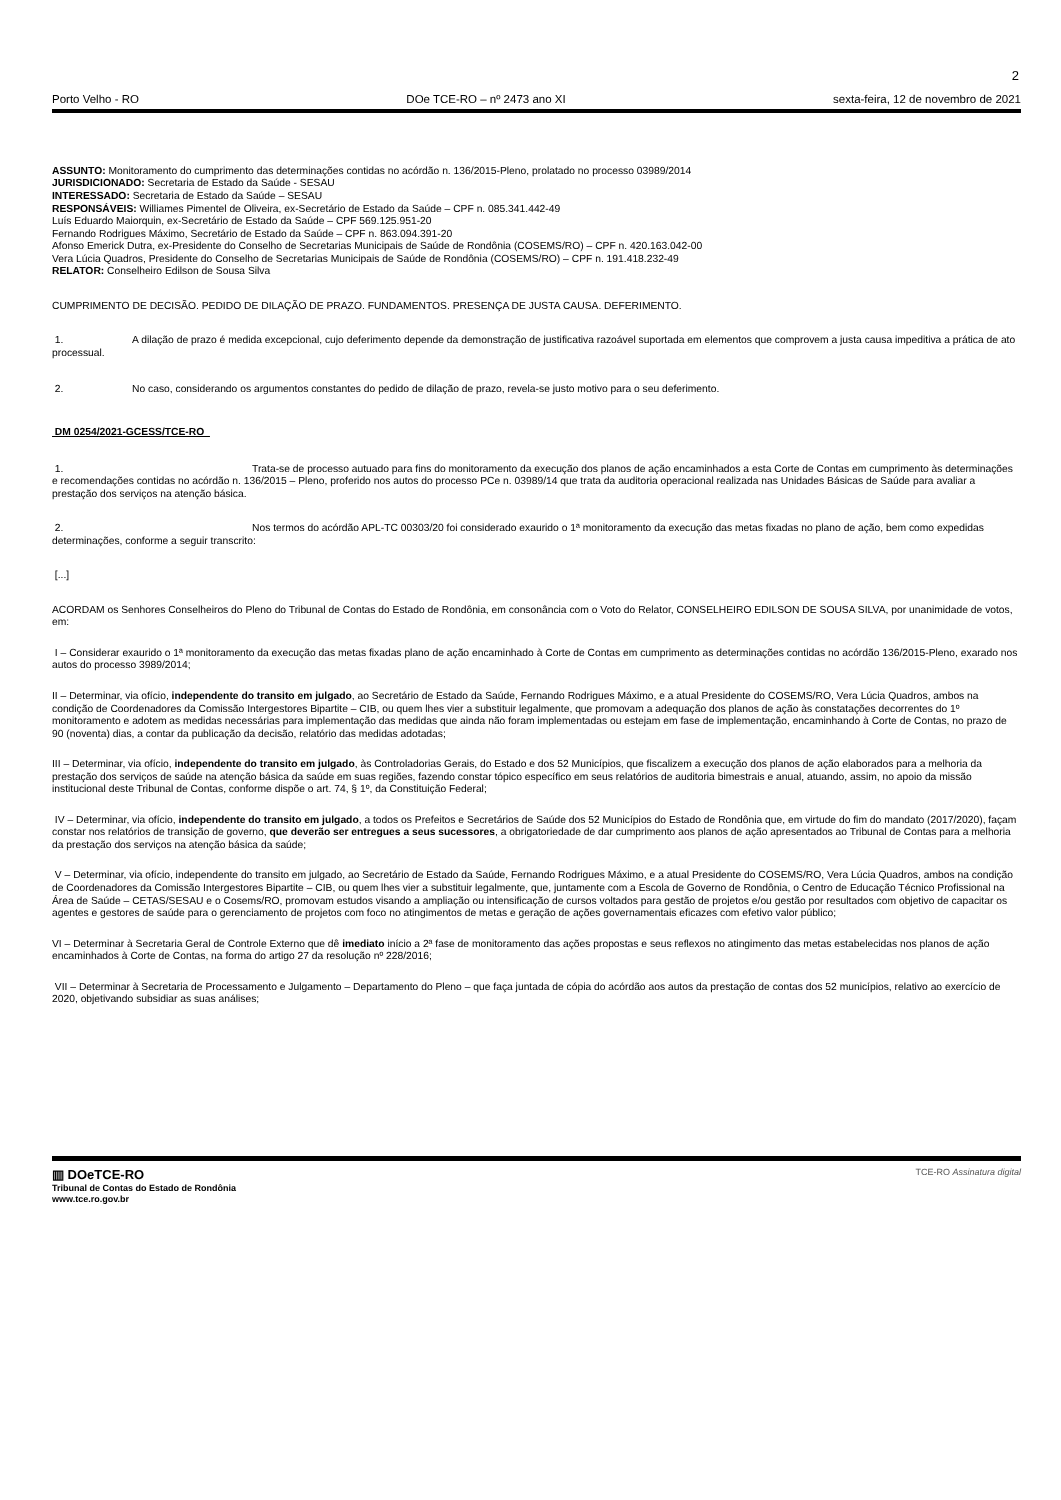2
Porto Velho - RO DOe TCE-RO – nº 2473 ano XI sexta-feira, 12 de novembro de 2021
ASSUNTO: Monitoramento do cumprimento das determinações contidas no acórdão n. 136/2015-Pleno, prolatado no processo 03989/2014
JURISDICIONADO: Secretaria de Estado da Saúde - SESAU
INTERESSADO: Secretaria de Estado da Saúde – SESAU
RESPONSÁVEIS: Williames Pimentel de Oliveira, ex-Secretário de Estado da Saúde – CPF n. 085.341.442-49
Luís Eduardo Maiorquin, ex-Secretário de Estado da Saúde – CPF 569.125.951-20
Fernando Rodrigues Máximo, Secretário de Estado da Saúde – CPF n. 863.094.391-20
Afonso Emerick Dutra, ex-Presidente do Conselho de Secretarias Municipais de Saúde de Rondônia (COSEMS/RO) – CPF n. 420.163.042-00
Vera Lúcia Quadros, Presidente do Conselho de Secretarias Municipais de Saúde de Rondônia (COSEMS/RO) – CPF n. 191.418.232-49
RELATOR: Conselheiro Edilson de Sousa Silva
CUMPRIMENTO DE DECISÃO. PEDIDO DE DILAÇÃO DE PRAZO. FUNDAMENTOS. PRESENÇA DE JUSTA CAUSA. DEFERIMENTO.
1. A dilação de prazo é medida excepcional, cujo deferimento depende da demonstração de justificativa razoável suportada em elementos que comprovem a justa causa impeditiva a prática de ato processual.
2. No caso, considerando os argumentos constantes do pedido de dilação de prazo, revela-se justo motivo para o seu deferimento.
DM 0254/2021-GCESS/TCE-RO
1. Trata-se de processo autuado para fins do monitoramento da execução dos planos de ação encaminhados a esta Corte de Contas em cumprimento às determinações e recomendações contidas no acórdão n. 136/2015 – Pleno, proferido nos autos do processo PCe n. 03989/14 que trata da auditoria operacional realizada nas Unidades Básicas de Saúde para avaliar a prestação dos serviços na atenção básica.
2. Nos termos do acórdão APL-TC 00303/20 foi considerado exaurido o 1ª monitoramento da execução das metas fixadas no plano de ação, bem como expedidas determinações, conforme a seguir transcrito:
[...]
ACORDAM os Senhores Conselheiros do Pleno do Tribunal de Contas do Estado de Rondônia, em consonância com o Voto do Relator, CONSELHEIRO EDILSON DE SOUSA SILVA, por unanimidade de votos, em:
I – Considerar exaurido o 1ª monitoramento da execução das metas fixadas plano de ação encaminhado à Corte de Contas em cumprimento as determinações contidas no acórdão 136/2015-Pleno, exarado nos autos do processo 3989/2014;
II – Determinar, via ofício, independente do transito em julgado, ao Secretário de Estado da Saúde, Fernando Rodrigues Máximo, e a atual Presidente do COSEMS/RO, Vera Lúcia Quadros, ambos na condição de Coordenadores da Comissão Intergestores Bipartite – CIB, ou quem lhes vier a substituir legalmente, que promovam a adequação dos planos de ação às constatações decorrentes do 1º monitoramento e adotem as medidas necessárias para implementação das medidas que ainda não foram implementadas ou estejam em fase de implementação, encaminhando à Corte de Contas, no prazo de 90 (noventa) dias, a contar da publicação da decisão, relatório das medidas adotadas;
III – Determinar, via ofício, independente do transito em julgado, às Controladorias Gerais, do Estado e dos 52 Municípios, que fiscalizem a execução dos planos de ação elaborados para a melhoria da prestação dos serviços de saúde na atenção básica da saúde em suas regiões, fazendo constar tópico específico em seus relatórios de auditoria bimestrais e anual, atuando, assim, no apoio da missão institucional deste Tribunal de Contas, conforme dispõe o art. 74, § 1º, da Constituição Federal;
IV – Determinar, via ofício, independente do transito em julgado, a todos os Prefeitos e Secretários de Saúde dos 52 Municípios do Estado de Rondônia que, em virtude do fim do mandato (2017/2020), façam constar nos relatórios de transição de governo, que deverão ser entregues a seus sucessores, a obrigatoriedade de dar cumprimento aos planos de ação apresentados ao Tribunal de Contas para a melhoria da prestação dos serviços na atenção básica da saúde;
V – Determinar, via ofício, independente do transito em julgado, ao Secretário de Estado da Saúde, Fernando Rodrigues Máximo, e a atual Presidente do COSEMS/RO, Vera Lúcia Quadros, ambos na condição de Coordenadores da Comissão Intergestores Bipartite – CIB, ou quem lhes vier a substituir legalmente, que, juntamente com a Escola de Governo de Rondônia, o Centro de Educação Técnico Profissional na Área de Saúde – CETAS/SESAU e o Cosems/RO, promovam estudos visando a ampliação ou intensificação de cursos voltados para gestão de projetos e/ou gestão por resultados com objetivo de capacitar os agentes e gestores de saúde para o gerenciamento de projetos com foco no atingimentos de metas e geração de ações governamentais eficazes com efetivo valor público;
VI – Determinar à Secretaria Geral de Controle Externo que dê imediato início a 2ª fase de monitoramento das ações propostas e seus reflexos no atingimento das metas estabelecidas nos planos de ação encaminhados à Corte de Contas, na forma do artigo 27 da resolução nº 228/2016;
VII – Determinar à Secretaria de Processamento e Julgamento – Departamento do Pleno – que faça juntada de cópia do acórdão aos autos da prestação de contas dos 52 municípios, relativo ao exercício de 2020, objetivando subsidiar as suas análises;
▥ DOeTCE-RO
Tribunal de Contas do Estado de Rondônia
www.tce.ro.gov.br
TCE-RO Assinatura digital